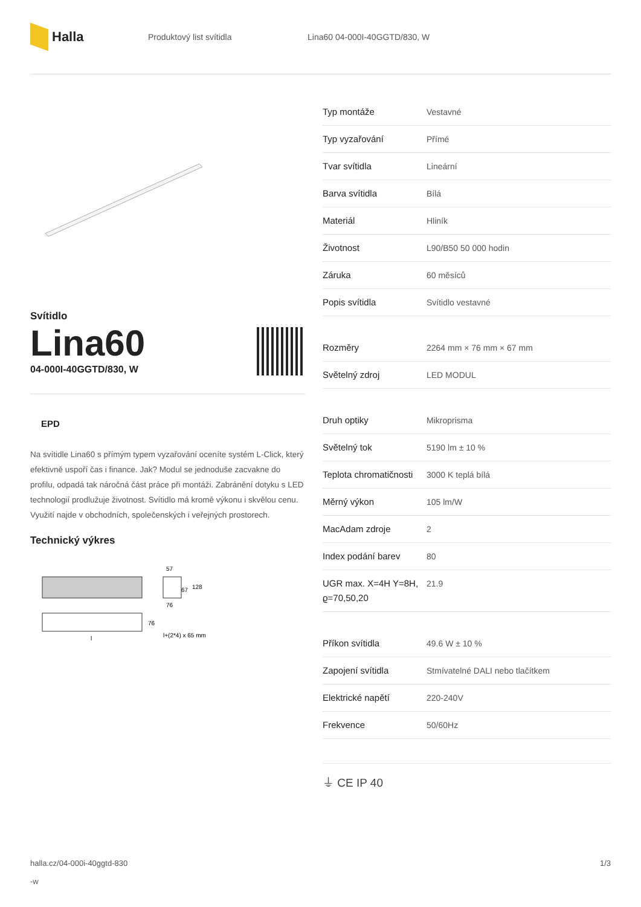Halla
Produktový list svítidla Lina60 04-000I-40GGTD/830, W
Svítidlo
Lina60
04-000I-40GGTD/830, W
EPD
Na svítidle Lina60 s přímým typem vyzařování oceníte systém L-Click, který efektivně uspoří čas i finance. Jak? Modul se jednoduše zacvakne do profilu, odpadá tak náročná část práce při montáži. Zabránění dotyku s LED technologií prodlužuje životnost. Svítidlo má kromě výkonu i skvělou cenu. Využití najde v obchodních, společenských i veřejných prostorech.
Technický výkres
57
67
128
76
76
l+(2*4) x 65 mm
l
| Typ montáže | Vestavné |
| Typ vyzařování | Přímé |
| Tvar svítidla | Lineární |
| Barva svítidla | Bílá |
| Materiál | Hliník |
| Životnost | L90/B50 50 000 hodin |
| Záruka | 60 měsíců |
| Popis svítidla | Svítidlo vestavné |
| Rozměry | 2264 mm × 76 mm × 67 mm |
| Světelný zdroj | LED MODUL |
| Druh optiky | Mikroprisma |
| Světelný tok | 5190 lm ± 10 % |
| Teplota chromatičnosti | 3000 K teplá bílá |
| Měrný výkon | 105 lm/W |
| MacAdam zdroje | 2 |
| Index podání barev | 80 |
| UGR max. X=4H Y=8H, ϱ=70,50,20 | 21.9 |
| Příkon svítidla | 49.6 W ± 10 % |
| Zapojení svítidla | Stmívatelné DALI nebo tlačítkem |
| Elektrické napětí | 220-240V |
| Frekvence | 50/60Hz |
⏚ CE IP 40
halla.cz/04-000i-40ggtd-830
-w
1/3